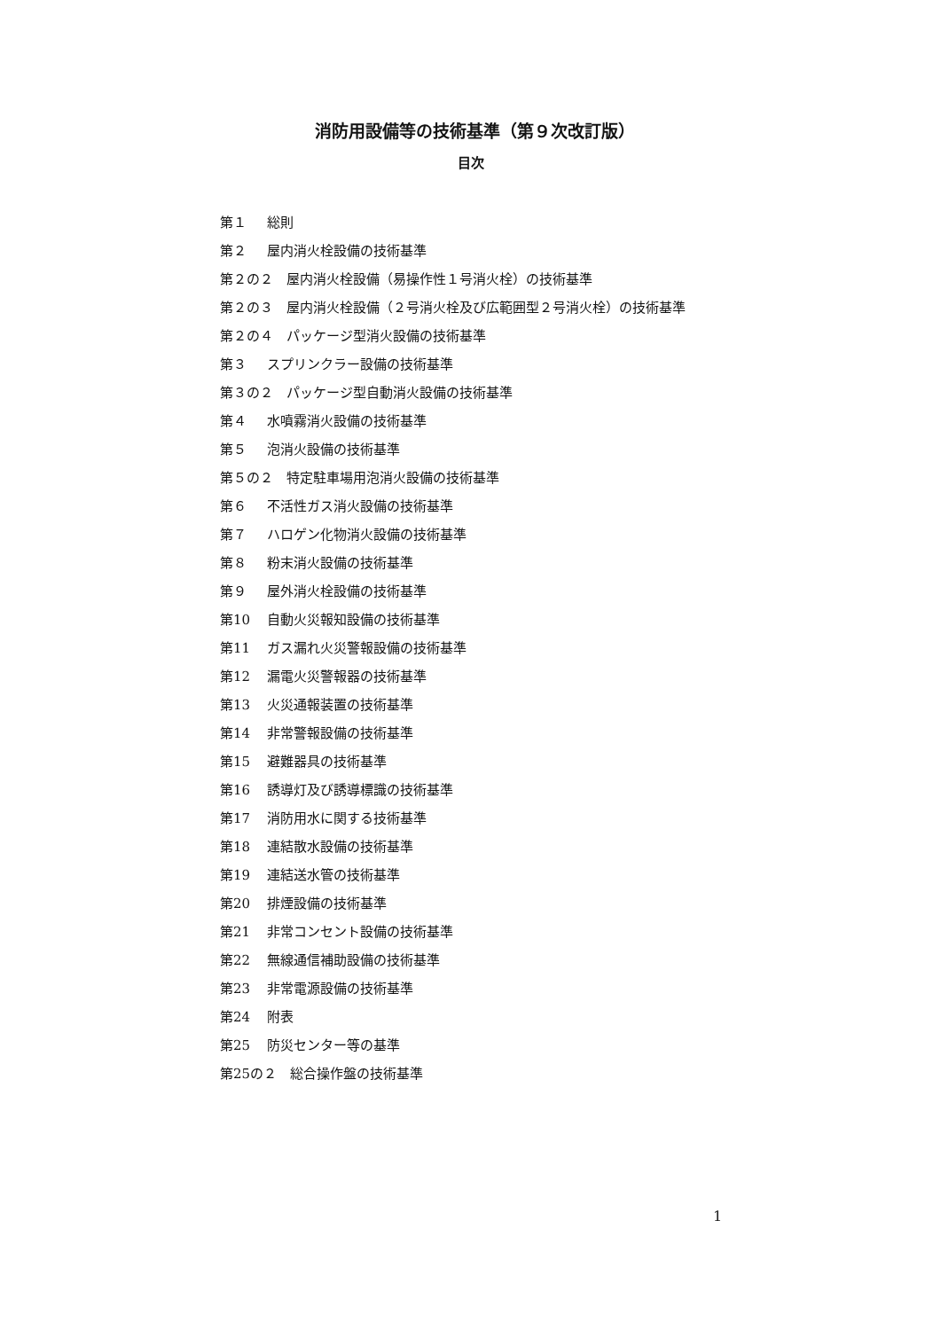消防用設備等の技術基準（第９次改訂版）
目次
第１ 総則
第２ 屋内消火栓設備の技術基準
第２の２　屋内消火栓設備（易操作性１号消火栓）の技術基準
第２の３　屋内消火栓設備（２号消火栓及び広範囲型２号消火栓）の技術基準
第２の４　パッケージ型消火設備の技術基準
第３ スプリンクラー設備の技術基準
第３の２　パッケージ型自動消火設備の技術基準
第４ 水噴霧消火設備の技術基準
第５ 泡消火設備の技術基準
第５の２　特定駐車場用泡消火設備の技術基準
第６ 不活性ガス消火設備の技術基準
第７ ハロゲン化物消火設備の技術基準
第８ 粉末消火設備の技術基準
第９ 屋外消火栓設備の技術基準
第10 自動火災報知設備の技術基準
第11 ガス漏れ火災警報設備の技術基準
第12 漏電火災警報器の技術基準
第13 火災通報装置の技術基準
第14 非常警報設備の技術基準
第15 避難器具の技術基準
第16 誘導灯及び誘導標識の技術基準
第17 消防用水に関する技術基準
第18 連結散水設備の技術基準
第19 連結送水管の技術基準
第20 排煙設備の技術基準
第21 非常コンセント設備の技術基準
第22 無線通信補助設備の技術基準
第23 非常電源設備の技術基準
第24 附表
第25 防災センター等の基準
第25の２　総合操作盤の技術基準
1